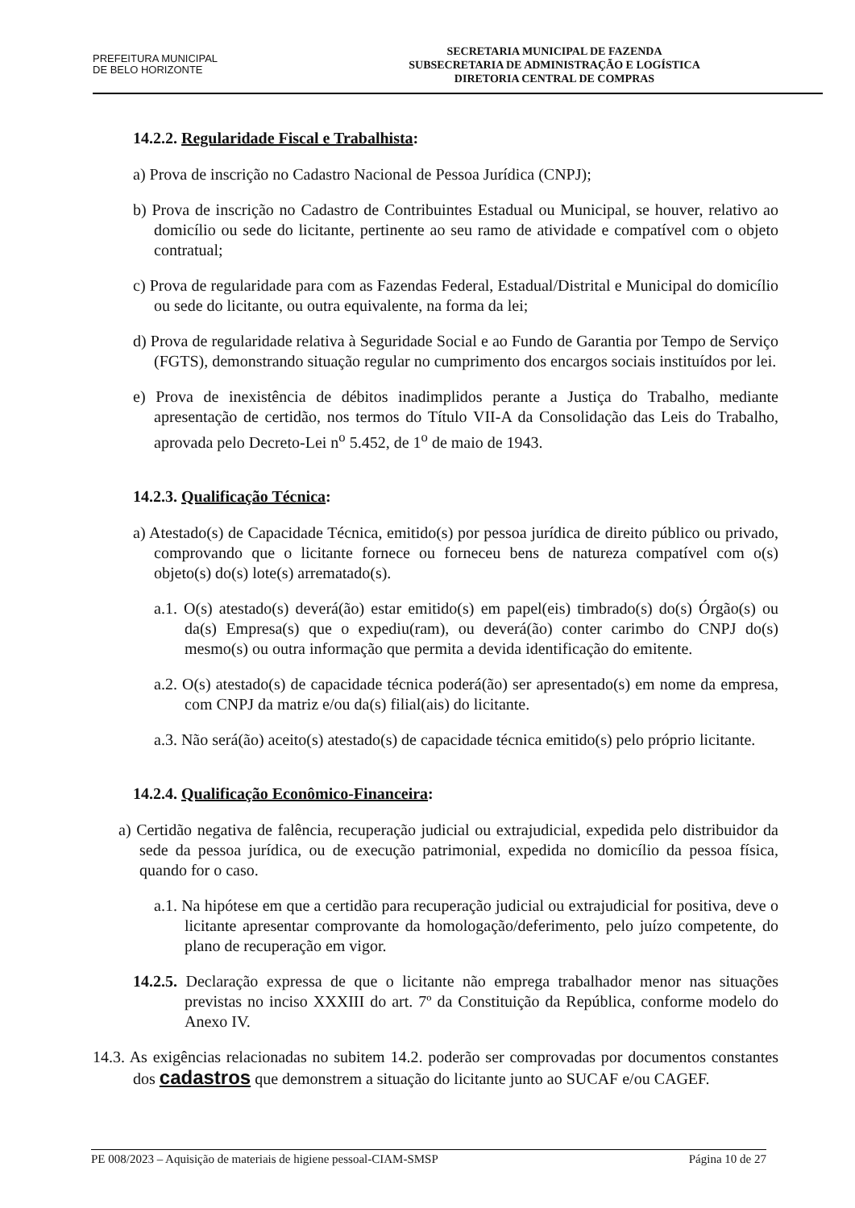PREFEITURA MUNICIPAL
DE BELO HORIZONTE
SECRETARIA MUNICIPAL DE FAZENDA
SUBSECRETARIA DE ADMINISTRAÇÃO E LOGÍSTICA
DIRETORIA CENTRAL DE COMPRAS
14.2.2. Regularidade Fiscal e Trabalhista:
a) Prova de inscrição no Cadastro Nacional de Pessoa Jurídica (CNPJ);
b) Prova de inscrição no Cadastro de Contribuintes Estadual ou Municipal, se houver, relativo ao domicílio ou sede do licitante, pertinente ao seu ramo de atividade e compatível com o objeto contratual;
c) Prova de regularidade para com as Fazendas Federal, Estadual/Distrital e Municipal do domicílio ou sede do licitante, ou outra equivalente, na forma da lei;
d) Prova de regularidade relativa à Seguridade Social e ao Fundo de Garantia por Tempo de Serviço (FGTS), demonstrando situação regular no cumprimento dos encargos sociais instituídos por lei.
e) Prova de inexistência de débitos inadimplidos perante a Justiça do Trabalho, mediante apresentação de certidão, nos termos do Título VII-A da Consolidação das Leis do Trabalho, aprovada pelo Decreto-Lei n<sup>o</sup> 5.452, de 1<sup>o</sup> de maio de 1943.
14.2.3. Qualificação Técnica:
a) Atestado(s) de Capacidade Técnica, emitido(s) por pessoa jurídica de direito público ou privado, comprovando que o licitante fornece ou forneceu bens de natureza compatível com o(s) objeto(s) do(s) lote(s) arrematado(s).
a.1. O(s) atestado(s) deverá(ão) estar emitido(s) em papel(eis) timbrado(s) do(s) Órgão(s) ou da(s) Empresa(s) que o expediu(ram), ou deverá(ão) conter carimbo do CNPJ do(s) mesmo(s) ou outra informação que permita a devida identificação do emitente.
a.2. O(s) atestado(s) de capacidade técnica poderá(ão) ser apresentado(s) em nome da empresa, com CNPJ da matriz e/ou da(s) filial(ais) do licitante.
a.3. Não será(ão) aceito(s) atestado(s) de capacidade técnica emitido(s) pelo próprio licitante.
14.2.4. Qualificação Econômico-Financeira:
a) Certidão negativa de falência, recuperação judicial ou extrajudicial, expedida pelo distribuidor da sede da pessoa jurídica, ou de execução patrimonial, expedida no domicílio da pessoa física, quando for o caso.
a.1. Na hipótese em que a certidão para recuperação judicial ou extrajudicial for positiva, deve o licitante apresentar comprovante da homologação/deferimento, pelo juízo competente, do plano de recuperação em vigor.
14.2.5. Declaração expressa de que o licitante não emprega trabalhador menor nas situações previstas no inciso XXXIII do art. 7º da Constituição da República, conforme modelo do Anexo IV.
14.3. As exigências relacionadas no subitem 14.2. poderão ser comprovadas por documentos constantes dos cadastros que demonstrem a situação do licitante junto ao SUCAF e/ou CAGEF.
PE 008/2023 – Aquisição de materiais de higiene pessoal-CIAM-SMSP Página 10 de 27